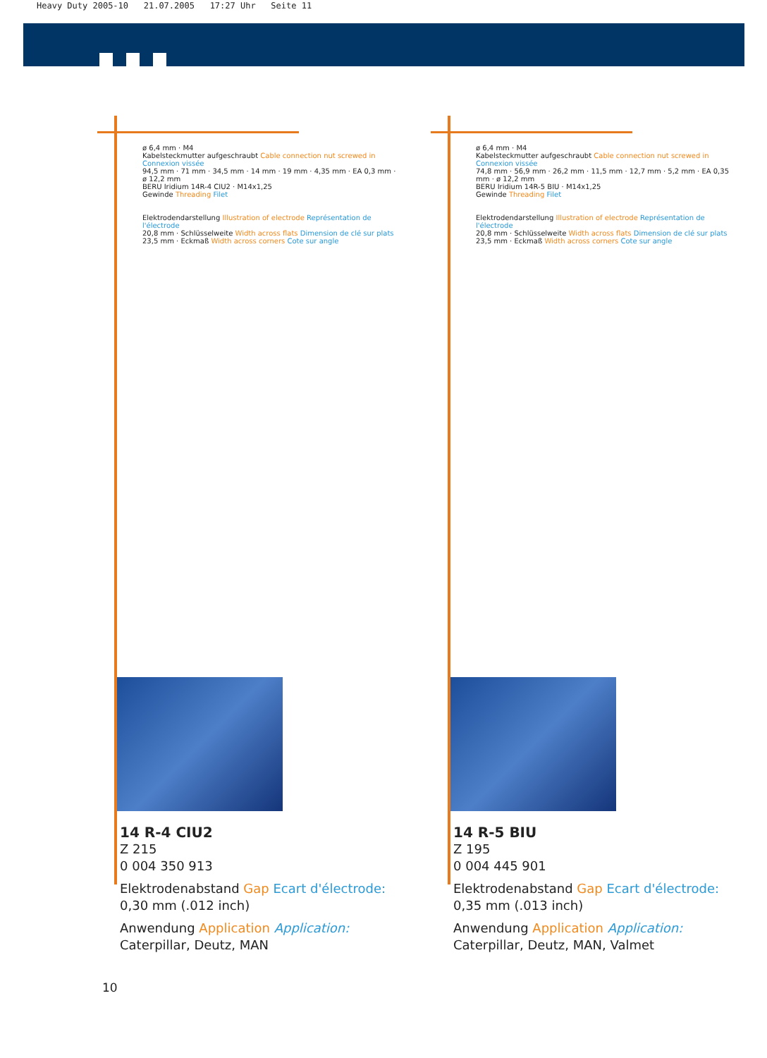Heavy Duty 2005-10 21.07.2005 17:27 Uhr Seite 11
ø 6,4 mm · M4
Kabelsteckmutter aufgeschraubt Cable connection nut screwed in Connexion vissée
94,5 mm · 71 mm · 34,5 mm · 14 mm · 19 mm · 4,35 mm · EA 0,3 mm · ø 12,2 mm
BERU Iridium 14R-4 CIU2 · M14x1,25
Gewinde Threading Filet
Elektrodendarstellung Illustration of electrode Représentation de l'électrode
20,8 mm · Schlüsselweite Width across flats Dimension de clé sur plats
23,5 mm · Eckmaß Width across corners Cote sur angle
14 R-4 CIU2
Z 215
0 004 350 913
Elektrodenabstand Gap Ecart d'électrode:
0,30 mm (.012 inch)
Anwendung Application Application:
Caterpillar, Deutz, MAN
ø 6,4 mm · M4
Kabelsteckmutter aufgeschraubt Cable connection nut screwed in Connexion vissée
74,8 mm · 56,9 mm · 26,2 mm · 11,5 mm · 12,7 mm · 5,2 mm · EA 0,35 mm · ø 12,2 mm
BERU Iridium 14R-5 BIU · M14x1,25
Gewinde Threading Filet
Elektrodendarstellung Illustration of electrode Représentation de l'électrode
20,8 mm · Schlüsselweite Width across flats Dimension de clé sur plats
23,5 mm · Eckmaß Width across corners Cote sur angle
14 R-5 BIU
Z 195
0 004 445 901
Elektrodenabstand Gap Ecart d'électrode:
0,35 mm (.013 inch)
Anwendung Application Application:
Caterpillar, Deutz, MAN, Valmet
10